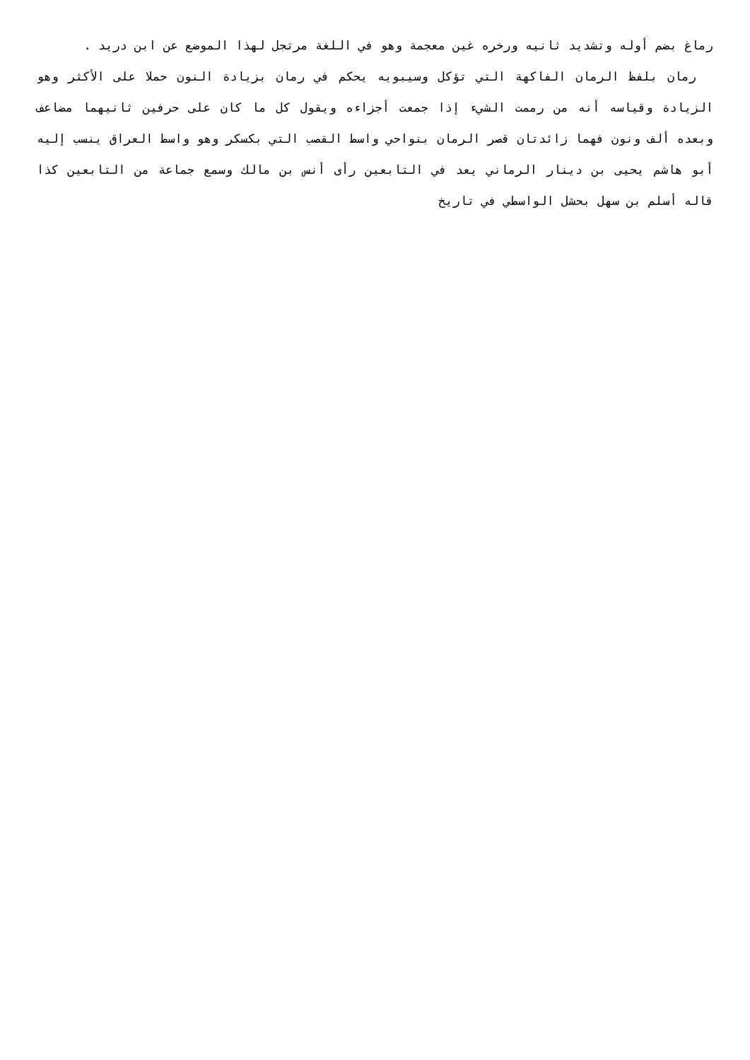رماغ بضم أوله وتشديد ثانيه ورخره غين معجمة وهو في اللغة مرتجل لهذا الموضع عن ابن دريد .
رمان بلفظ الرمان الفاكهة التي تؤكل وسيبويه يحكم في رمان بزيادة النون حملا على الأكثر وهو الزيادة وقياسه أنه من رممت الشيء إذا جمعت أجزاءه ويقول كل ما كان على حرفين ثانيهما مضاعف وبعده ألف ونون فهما زائدتان قصر الرمان بنواحي واسط القصب التي بكسكر وهو واسط العراق ينسب إليه أبو هاشم يحيى بن دينار الرماني يعد في التابعين رأى أنس بن مالك وسمع جماعة من التابعين كذا قاله أسلم بن سهل بحشل الواسطي في تاريخ